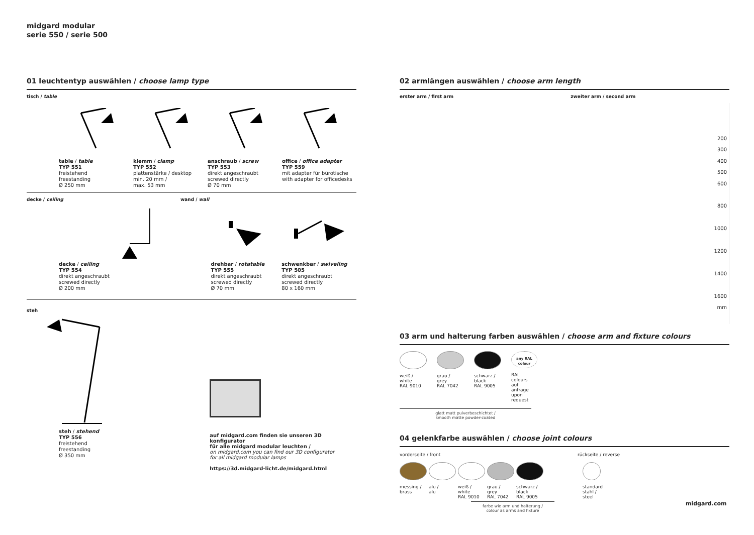midgard modular
serie 550 / serie 500
01 leuchtentyp auswählen / choose lamp type
tisch / table
table / table
TYP 551
freistehend
freestanding
Ø 250 mm
klemm / clamp
TYP 552
plattenstärke / desktop
min. 20 mm /
max. 53 mm
anschraub / screw
TYP 553
direkt angeschraubt
screwed directly
Ø 70 mm
office / office adapter
TYP 559
mit adapter für bürotische
with adapter for officedesks
decke / ceiling wand / wall
decke / ceiling
TYP 554
direkt angeschraubt
screwed directly
Ø 200 mm
drehbar / rotatable
TYP 555
direkt angeschraubt
screwed directly
Ø 70 mm
schwenkbar / swiveling
TYP 505
direkt angeschraubt
screwed directly
80 x 160 mm
steh
steh / stehend
TYP 556
freistehend
freestanding
Ø 350 mm
auf midgard.com finden sie unseren 3D konfigurator
für alle midgard modular leuchten /
on midgard.com you can find our 3D configurator
for all midgard modular lamps
https://3d.midgard-licht.de/midgard.html
02 armlängen auswählen / choose arm length
erster arm / first arm zweiter arm / second arm
200
300
400
500
600
800
1000
1200
1400
1600
mm
03 arm und halterung farben auswählen / choose arm and fixture colours
weiß /
white
RAL 9010
grau /
grey
RAL 7042
schwarz /
black
RAL 9005
any RAL colour
RAL colours
auf anfrage
upon request
glatt matt pulverbeschichtet /
smooth matte powder-coated
04 gelenkfarbe auswählen / choose joint colours
vorderseite / front rückseite / reverse
messing /
brass
alu /
alu
weiß /
white
RAL 9010
grau /
grey
RAL 7042
schwarz /
black
RAL 9005
standard
stahl /
steel
farbe wie arm und halterung /
colour as arms and fixture
midgard.com